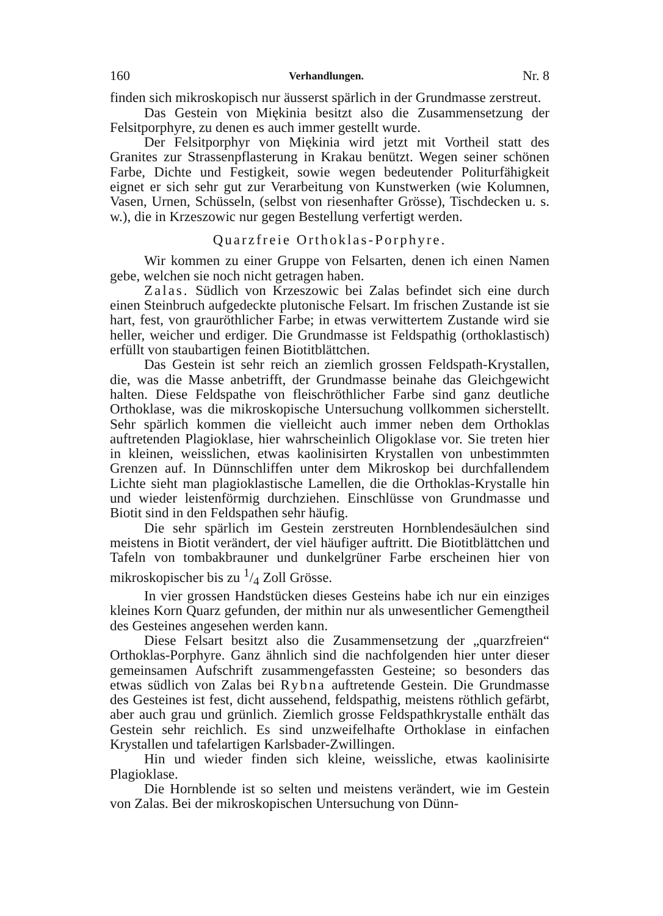160 Verhandlungen. Nr. 8
finden sich mikroskopisch nur äusserst spärlich in der Grundmasse zerstreut.
Das Gestein von Miękinia besitzt also die Zusammensetzung der Felsitporphyre, zu denen es auch immer gestellt wurde.
Der Felsitporphyr von Miękinia wird jetzt mit Vortheil statt des Granites zur Strassenpflasterung in Krakau benützt. Wegen seiner schönen Farbe, Dichte und Festigkeit, sowie wegen bedeutender Politurfähigkeit eignet er sich sehr gut zur Verarbeitung von Kunstwerken (wie Kolumnen, Vasen, Urnen, Schüsseln, (selbst von riesenhafter Grösse), Tischdecken u. s. w.), die in Krzeszowic nur gegen Bestellung verfertigt werden.
Quarzfreie Orthoklas-Porphyre.
Wir kommen zu einer Gruppe von Felsarten, denen ich einen Namen gebe, welchen sie noch nicht getragen haben.
Zalas. Südlich von Krzeszowic bei Zalas befindet sich eine durch einen Steinbruch aufgedeckte plutonische Felsart. Im frischen Zustande ist sie hart, fest, von grauröthlicher Farbe; in etwas verwittertem Zustande wird sie heller, weicher und erdiger. Die Grundmasse ist Feldspathig (orthoklastisch) erfüllt von staubartigen feinen Biotitblättchen.
Das Gestein ist sehr reich an ziemlich grossen Feldspath-Krystallen, die, was die Masse anbetrifft, der Grundmasse beinahe das Gleichgewicht halten. Diese Feldspathe von fleischröthlicher Farbe sind ganz deutliche Orthoklase, was die mikroskopische Untersuchung vollkommen sicherstellt. Sehr spärlich kommen die vielleicht auch immer neben dem Orthoklas auftretenden Plagioklase, hier wahrscheinlich Oligoklase vor. Sie treten hier in kleinen, weisslichen, etwas kaolinisirten Krystallen von unbestimmten Grenzen auf. In Dünnschliffen unter dem Mikroskop bei durchfallendem Lichte sieht man plagioklastische Lamellen, die die Orthoklas-Krystalle hin und wieder leistenförmig durchziehen. Einschlüsse von Grundmasse und Biotit sind in den Feldspathen sehr häufig.
Die sehr spärlich im Gestein zerstreuten Hornblendesäulchen sind meistens in Biotit verändert, der viel häufiger auftritt. Die Biotitblättchen und Tafeln von tombakbrauner und dunkelgrüner Farbe erscheinen hier von mikroskopischer bis zu 1/4 Zoll Grösse.
In vier grossen Handstücken dieses Gesteins habe ich nur ein einziges kleines Korn Quarz gefunden, der mithin nur als unwesentlicher Gemengtheil des Gesteines angesehen werden kann.
Diese Felsart besitzt also die Zusammensetzung der „quarzfreien“ Orthoklas-Porphyre. Ganz ähnlich sind die nachfolgenden hier unter dieser gemeinsamen Aufschrift zusammengefassten Gesteine; so besonders das etwas südlich von Zalas bei Rybna auftretende Gestein. Die Grundmasse des Gesteines ist fest, dicht aussehend, feldspathig, meistens röthlich gefärbt, aber auch grau und grünlich. Ziemlich grosse Feldspathkrystalle enthält das Gestein sehr reichlich. Es sind unzweifelhafte Orthoklase in einfachen Krystallen und tafelartigen Karlsbader-Zwillingen.
Hin und wieder finden sich kleine, weissliche, etwas kaolinisirte Plagioklase.
Die Hornblende ist so selten und meistens verändert, wie im Gestein von Zalas. Bei der mikroskopischen Untersuchung von Dünn-